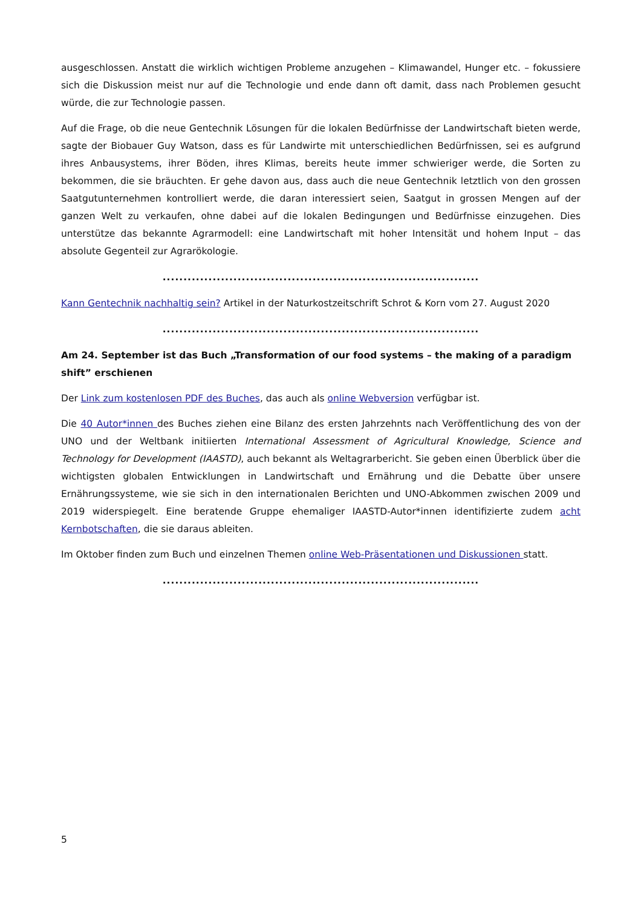ausgeschlossen. Anstatt die wirklich wichtigen Probleme anzugehen – Klimawandel, Hunger etc. – fokussiere sich die Diskussion meist nur auf die Technologie und ende dann oft damit, dass nach Problemen gesucht würde, die zur Technologie passen.
Auf die Frage, ob die neue Gentechnik Lösungen für die lokalen Bedürfnisse der Landwirtschaft bieten werde, sagte der Biobauer Guy Watson, dass es für Landwirte mit unterschiedlichen Bedürfnissen, sei es aufgrund ihres Anbausystems, ihrer Böden, ihres Klimas, bereits heute immer schwieriger werde, die Sorten zu bekommen, die sie bräuchten. Er gehe davon aus, dass auch die neue Gentechnik letztlich von den grossen Saatgutunternehmen kontrolliert werde, die daran interessiert seien, Saatgut in grossen Mengen auf der ganzen Welt zu verkaufen, ohne dabei auf die lokalen Bedingungen und Bedürfnisse einzugehen. Dies unterstütze das bekannte Agrarmodell: eine Landwirtschaft mit hoher Intensität und hohem Input – das absolute Gegenteil zur Agrarökologie.
............................................................................
Kann Gentechnik nachhaltig sein? Artikel in der Naturkostzeitschrift Schrot & Korn vom 27. August 2020
............................................................................
Am 24. September ist das Buch „Transformation of our food systems – the making of a paradigm shift” erschienen
Der Link zum kostenlosen PDF des Buches, das auch als online Webversion verfügbar ist.
Die 40 Autor*innen des Buches ziehen eine Bilanz des ersten Jahrzehnts nach Veröffentlichung des von der UNO und der Weltbank initiierten International Assessment of Agricultural Knowledge, Science and Technology for Development (IAASTD), auch bekannt als Weltagrarbericht. Sie geben einen Überblick über die wichtigsten globalen Entwicklungen in Landwirtschaft und Ernährung und die Debatte über unsere Ernährungssysteme, wie sie sich in den internationalen Berichten und UNO-Abkommen zwischen 2009 und 2019 widerspiegelt. Eine beratende Gruppe ehemaliger IAASTD-Autor*innen identifizierte zudem acht Kernbotschaften, die sie daraus ableiten.
Im Oktober finden zum Buch und einzelnen Themen online Web-Präsentationen und Diskussionen statt.
............................................................................
5